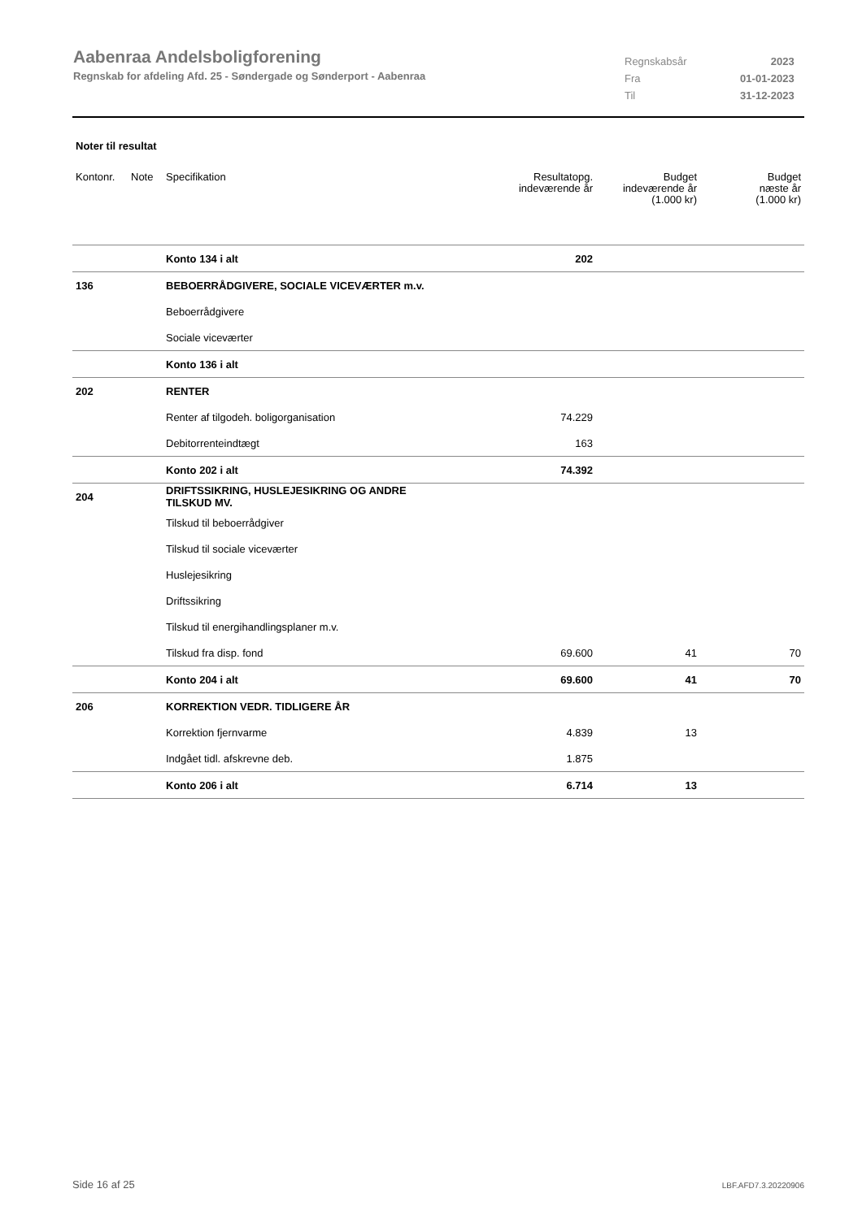Aabenraa Andelsboligforening
Regnskab for afdeling Afd. 25 - Søndergade og Sønderport - Aabenraa
| Regnskabsår | 2023 |
| Fra | 01-01-2023 |
| Til | 31-12-2023 |
Noter til resultat
| Kontonr. | Note | Specifikation | Resultatopg. indeværende år | Budget indeværende år (1.000 kr) | Budget næste år (1.000 kr) |
| --- | --- | --- | --- | --- | --- |
| | | Konto 134 i alt | 202 | | |
| 136 | | BEBOERRÅDGIVERE, SOCIALE VICEVÆRTER m.v. | | | |
| | | Beboerrådgivere | | | |
| | | Sociale viceværter | | | |
| | | Konto 136 i alt | | | |
| 202 | | RENTER | | | |
| | | Renter af tilgodeh. boligorganisation | 74.229 | | |
| | | Debitorrenteindtægt | 163 | | |
| | | Konto 202 i alt | 74.392 | | |
| 204 | | DRIFTSSIKRING, HUSLEJESIKRING OG ANDRE TILSKUD MV. | | | |
| | | Tilskud til beboerrådgiver | | | |
| | | Tilskud til sociale viceværter | | | |
| | | Huslejesikring | | | |
| | | Driftssikring | | | |
| | | Tilskud til energihandlingsplaner m.v. | | | |
| | | Tilskud fra disp. fond | 69.600 | 41 | 70 |
| | | Konto 204 i alt | 69.600 | 41 | 70 |
| 206 | | KORREKTION VEDR. TIDLIGERE ÅR | | | |
| | | Korrektion fjernvarme | 4.839 | 13 | |
| | | Indgået tidl. afskrevne deb. | 1.875 | | |
| | | Konto 206 i alt | 6.714 | 13 | |
Side 16 af 25 LBF.AFD7.3.20220906